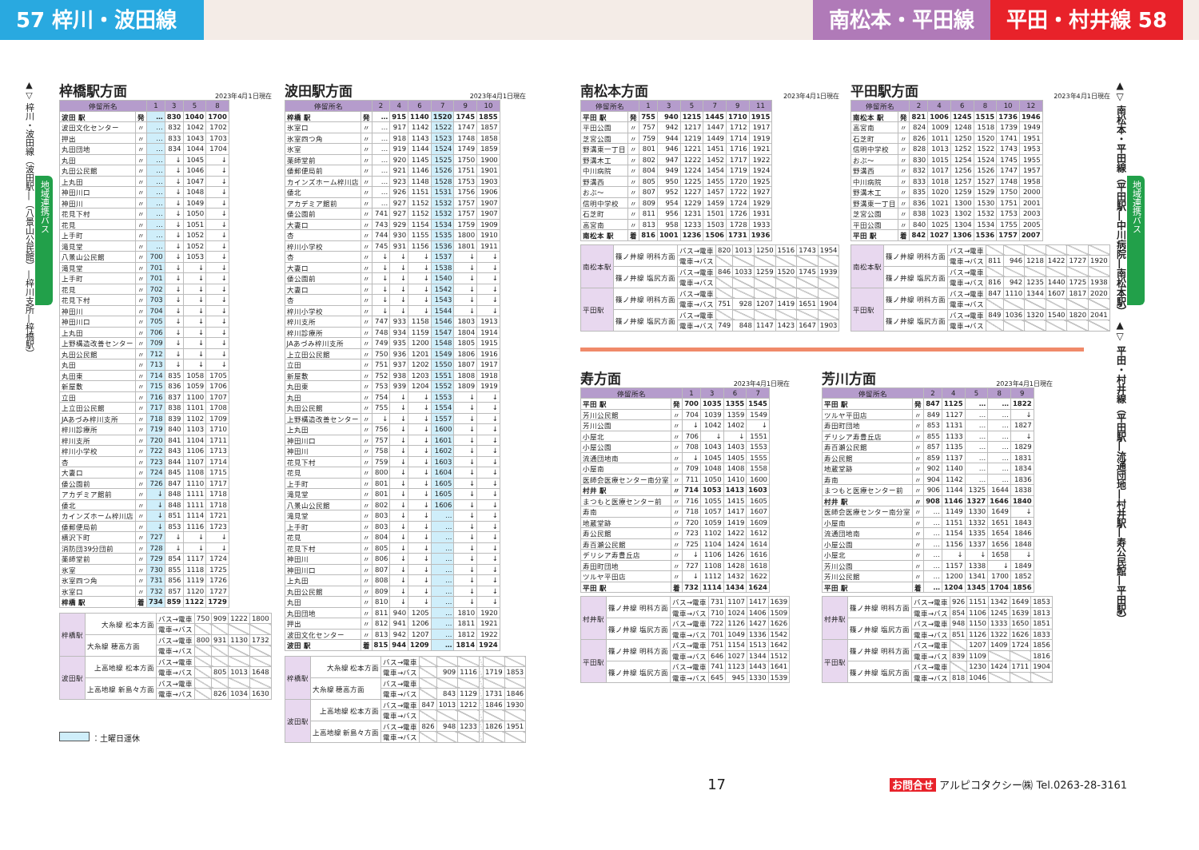57 梓川・波田線
南松本・平田線 平田・村井線 58
▲▽ 梓川・波田線（波田駅―（八景山公民館）―梓川支所―梓橋駅）
地域連携バス
梓橋駅方面 2023年4月1日現在
| 停留所名 | | 1 | 3 | 5 | 8 |
| --- | --- | --- | --- | --- | --- |
| 波田 駅 | 発 | … | 830 | 1040 | 1700 |
| 波田文化センター | 〃 | … | 832 | 1042 | 1702 |
| 押出 | 〃 | … | 833 | 1043 | 1703 |
| 丸田団地 | 〃 | … | 834 | 1044 | 1704 |
| 丸田 | 〃 | … | ↓ | 1045 | ↓ |
| 丸田公民館 | 〃 | … | ↓ | 1046 | ↓ |
| 上丸田 | 〃 | … | ↓ | 1047 | ↓ |
| 神田川口 | 〃 | … | ↓ | 1048 | ↓ |
| 神田川 | 〃 | … | ↓ | 1049 | ↓ |
| 花見下村 | 〃 | … | ↓ | 1050 | ↓ |
| 花見 | 〃 | … | ↓ | 1051 | ↓ |
| 上手町 | 〃 | … | ↓ | 1052 | ↓ |
| 滝見堂 | 〃 | … | ↓ | 1052 | ↓ |
| 八景山公民館 | 〃 | 700 | ↓ | 1053 | ↓ |
| 滝見堂 | 〃 | 701 | ↓ | ↓ | ↓ |
| 上手町 | 〃 | 701 | ↓ | ↓ | ↓ |
| 花見 | 〃 | 702 | ↓ | ↓ | ↓ |
| 花見下村 | 〃 | 703 | ↓ | ↓ | ↓ |
| 神田川 | 〃 | 704 | ↓ | ↓ | ↓ |
| 神田川口 | 〃 | 705 | ↓ | ↓ | ↓ |
| 上丸田 | 〃 | 706 | ↓ | ↓ | ↓ |
| 上野構造改善センター | 〃 | 709 | ↓ | ↓ | ↓ |
| 丸田公民館 | 〃 | 712 | ↓ | ↓ | ↓ |
| 丸田 | 〃 | 713 | ↓ | ↓ | ↓ |
| 丸田東 | 〃 | 714 | 835 | 1058 | 1705 |
| 新屋敷 | 〃 | 715 | 836 | 1059 | 1706 |
| 立田 | 〃 | 716 | 837 | 1100 | 1707 |
| 上立田公民館 | 〃 | 717 | 838 | 1101 | 1708 |
| JAあづみ梓川支所 | 〃 | 718 | 839 | 1102 | 1709 |
| 梓川診療所 | 〃 | 719 | 840 | 1103 | 1710 |
| 梓川支所 | 〃 | 720 | 841 | 1104 | 1711 |
| 梓川小学校 | 〃 | 722 | 843 | 1106 | 1713 |
| 杏 | 〃 | 723 | 844 | 1107 | 1714 |
| 大妻口 | 〃 | 724 | 845 | 1108 | 1715 |
| 倭公園前 | 〃 | 726 | 847 | 1110 | 1717 |
| アカデミア館前 | 〃 | ↓ | 848 | 1111 | 1718 |
| 倭北 | 〃 | ↓ | 848 | 1111 | 1718 |
| カインズホーム梓川店 | 〃 | ↓ | 851 | 1114 | 1721 |
| 倭郵便局前 | 〃 | ↓ | 853 | 1116 | 1723 |
| 横沢下町 | 〃 | 727 | ↓ | ↓ | ↓ |
| 消防団39分団前 | 〃 | 728 | ↓ | ↓ | ↓ |
| 薬師堂前 | 〃 | 729 | 854 | 1117 | 1724 |
| 氷室 | 〃 | 730 | 855 | 1118 | 1725 |
| 氷室四つ角 | 〃 | 731 | 856 | 1119 | 1726 |
| 氷室口 | 〃 | 732 | 857 | 1120 | 1727 |
| 梓橋 駅 | 着 | 734 | 859 | 1122 | 1729 |
| 梓橋駅 | 大糸線 松本方面 | バス→電車 | 750 | 909 | 1222 | 1800 |
| | | 電車→バス | | | | |
| | 大糸線 穂高方面 | バス→電車 | 800 | 931 | 1130 | 1732 |
| | | 電車→バス | | | | |
| 波田駅 | 上高地線 松本方面 | バス→電車 | | | | |
| | | 電車→バス | | 805 | 1013 | 1648 |
| | 上高地線 新島々方面 | バス→電車 | | | | |
| | | 電車→バス | | 826 | 1034 | 1630 |
：土曜日運休
波田駅方面 2023年4月1日現在
| 停留所名 | | 2 | 4 | 6 | 7 | 9 | 10 |
| --- | --- | --- | --- | --- | --- | --- | --- |
| 梓橋 駅 | 発 | … | 915 | 1140 | 1520 | 1745 | 1855 |
| 氷室口 | 〃 | … | 917 | 1142 | 1522 | 1747 | 1857 |
| 氷室四つ角 | 〃 | … | 918 | 1143 | 1523 | 1748 | 1858 |
| 氷室 | 〃 | … | 919 | 1144 | 1524 | 1749 | 1859 |
| 薬師堂前 | 〃 | … | 920 | 1145 | 1525 | 1750 | 1900 |
| 倭郵便局前 | 〃 | … | 921 | 1146 | 1526 | 1751 | 1901 |
| カインズホーム梓川店 | 〃 | … | 923 | 1148 | 1528 | 1753 | 1903 |
| 倭北 | 〃 | … | 926 | 1151 | 1531 | 1756 | 1906 |
| アカデミア館前 | 〃 | … | 927 | 1152 | 1532 | 1757 | 1907 |
| 倭公園前 | 〃 | 741 | 927 | 1152 | 1532 | 1757 | 1907 |
| 大妻口 | 〃 | 743 | 929 | 1154 | 1534 | 1759 | 1909 |
| 杏 | 〃 | 744 | 930 | 1155 | 1535 | 1800 | 1910 |
| 梓川小学校 | 〃 | 745 | 931 | 1156 | 1536 | 1801 | 1911 |
| 杏 | 〃 | ↓ | ↓ | ↓ | 1537 | ↓ | ↓ |
| 大妻口 | 〃 | ↓ | ↓ | ↓ | 1538 | ↓ | ↓ |
| 倭公園前 | 〃 | ↓ | ↓ | ↓ | 1540 | ↓ | ↓ |
| 大妻口 | 〃 | ↓ | ↓ | ↓ | 1542 | ↓ | ↓ |
| 杏 | 〃 | ↓ | ↓ | ↓ | 1543 | ↓ | ↓ |
| 梓川小学校 | 〃 | ↓ | ↓ | ↓ | 1544 | ↓ | ↓ |
| 梓川支所 | 〃 | 747 | 933 | 1158 | 1546 | 1803 | 1913 |
| 梓川診療所 | 〃 | 748 | 934 | 1159 | 1547 | 1804 | 1914 |
| JAあづみ梓川支所 | 〃 | 749 | 935 | 1200 | 1548 | 1805 | 1915 |
| 上立田公民館 | 〃 | 750 | 936 | 1201 | 1549 | 1806 | 1916 |
| 立田 | 〃 | 751 | 937 | 1202 | 1550 | 1807 | 1917 |
| 新屋敷 | 〃 | 752 | 938 | 1203 | 1551 | 1808 | 1918 |
| 丸田東 | 〃 | 753 | 939 | 1204 | 1552 | 1809 | 1919 |
| 丸田 | 〃 | 754 | ↓ | ↓ | 1553 | ↓ | ↓ |
| 丸田公民館 | 〃 | 755 | ↓ | ↓ | 1554 | ↓ | ↓ |
| 上野構造改善センター | 〃 | ↓ | ↓ | ↓ | 1557 | ↓ | ↓ |
| 上丸田 | 〃 | 756 | ↓ | ↓ | 1600 | ↓ | ↓ |
| 神田川口 | 〃 | 757 | ↓ | ↓ | 1601 | ↓ | ↓ |
| 神田川 | 〃 | 758 | ↓ | ↓ | 1602 | ↓ | ↓ |
| 花見下村 | 〃 | 759 | ↓ | ↓ | 1603 | ↓ | ↓ |
| 花見 | 〃 | 800 | ↓ | ↓ | 1604 | ↓ | ↓ |
| 上手町 | 〃 | 801 | ↓ | ↓ | 1605 | ↓ | ↓ |
| 滝見堂 | 〃 | 801 | ↓ | ↓ | 1605 | ↓ | ↓ |
| 八景山公民館 | 〃 | 802 | ↓ | ↓ | 1606 | ↓ | ↓ |
| 滝見堂 | 〃 | 803 | ↓ | ↓ | … | ↓ | ↓ |
| 上手町 | 〃 | 803 | ↓ | ↓ | … | ↓ | ↓ |
| 花見 | 〃 | 804 | ↓ | ↓ | … | ↓ | ↓ |
| 花見下村 | 〃 | 805 | ↓ | ↓ | … | ↓ | ↓ |
| 神田川 | 〃 | 806 | ↓ | ↓ | … | ↓ | ↓ |
| 神田川口 | 〃 | 807 | ↓ | ↓ | … | ↓ | ↓ |
| 上丸田 | 〃 | 808 | ↓ | ↓ | … | ↓ | ↓ |
| 丸田公民館 | 〃 | 809 | ↓ | ↓ | … | ↓ | ↓ |
| 丸田 | 〃 | 810 | ↓ | ↓ | … | ↓ | ↓ |
| 丸田団地 | 〃 | 811 | 940 | 1205 | … | 1810 | 1920 |
| 押出 | 〃 | 812 | 941 | 1206 | … | 1811 | 1921 |
| 波田文化センター | 〃 | 813 | 942 | 1207 | … | 1812 | 1922 |
| 波田 駅 | 着 | 815 | 944 | 1209 | … | 1814 | 1924 |
| 梓橋駅 | 大糸線 松本方面 | バス→電車 | | | | | | |
| | | 電車→バス | | 909 | 1116 | | 1719 | 1853 |
| | 大糸線 穂高方面 | バス→電車 | | | | | | |
| | | 電車→バス | | 843 | 1129 | | 1731 | 1846 |
| 波田駅 | 上高地線 松本方面 | バス→電車 | 847 | 1013 | 1212 | | 1846 | 1930 |
| | | 電車→バス | | | | | | |
| | 上高地線 新島々方面 | バス→電車 | 826 | 948 | 1233 | | 1826 | 1951 |
| | | 電車→バス | | | | | | |
南松本方面 2023年4月1日現在
| 停留所名 | | 1 | 3 | 5 | 7 | 9 | 11 |
| --- | --- | --- | --- | --- | --- | --- | --- |
| 平田 駅 | 発 | 755 | 940 | 1215 | 1445 | 1710 | 1915 |
| 平田公園 | 〃 | 757 | 942 | 1217 | 1447 | 1712 | 1917 |
| 芝宮公園 | 〃 | 759 | 944 | 1219 | 1449 | 1714 | 1919 |
| 野溝東一丁目 | 〃 | 801 | 946 | 1221 | 1451 | 1716 | 1921 |
| 野溝木工 | 〃 | 802 | 947 | 1222 | 1452 | 1717 | 1922 |
| 中川病院 | 〃 | 804 | 949 | 1224 | 1454 | 1719 | 1924 |
| 野溝西 | 〃 | 805 | 950 | 1225 | 1455 | 1720 | 1925 |
| おぶ～ | 〃 | 807 | 952 | 1227 | 1457 | 1722 | 1927 |
| 信明中学校 | 〃 | 809 | 954 | 1229 | 1459 | 1724 | 1929 |
| 石芝町 | 〃 | 811 | 956 | 1231 | 1501 | 1726 | 1931 |
| 高宮南 | 〃 | 813 | 958 | 1233 | 1503 | 1728 | 1933 |
| 南松本 駅 | 着 | 816 | 1001 | 1236 | 1506 | 1731 | 1936 |
| 南松本駅 | 篠ノ井線 明科方面 | バス→電車 | 820 | 1013 | 1250 | 1516 | 1743 | 1954 |
| | | 電車→バス | | | | | | |
| | 篠ノ井線 塩尻方面 | バス→電車 | 846 | 1033 | 1259 | 1520 | 1745 | 1939 |
| | | 電車→バス | | | | | | |
| 平田駅 | 篠ノ井線 明科方面 | バス→電車 | | | | | | |
| | | 電車→バス | 751 | 928 | 1207 | 1419 | 1651 | 1904 |
| | 篠ノ井線 塩尻方面 | バス→電車 | | | | | | |
| | | 電車→バス | 749 | 848 | 1147 | 1423 | 1647 | 1903 |
平田駅方面 2023年4月1日現在
| 停留所名 | | 2 | 4 | 6 | 8 | 10 | 12 |
| --- | --- | --- | --- | --- | --- | --- | --- |
| 南松本 駅 | 発 | 821 | 1006 | 1245 | 1515 | 1736 | 1946 |
| 高宮南 | 〃 | 824 | 1009 | 1248 | 1518 | 1739 | 1949 |
| 石芝町 | 〃 | 826 | 1011 | 1250 | 1520 | 1741 | 1951 |
| 信明中学校 | 〃 | 828 | 1013 | 1252 | 1522 | 1743 | 1953 |
| おぶ～ | 〃 | 830 | 1015 | 1254 | 1524 | 1745 | 1955 |
| 野溝西 | 〃 | 832 | 1017 | 1256 | 1526 | 1747 | 1957 |
| 中川病院 | 〃 | 833 | 1018 | 1257 | 1527 | 1748 | 1958 |
| 野溝木工 | 〃 | 835 | 1020 | 1259 | 1529 | 1750 | 2000 |
| 野溝東一丁目 | 〃 | 836 | 1021 | 1300 | 1530 | 1751 | 2001 |
| 芝宮公園 | 〃 | 838 | 1023 | 1302 | 1532 | 1753 | 2003 |
| 平田公園 | 〃 | 840 | 1025 | 1304 | 1534 | 1755 | 2005 |
| 平田 駅 | 着 | 842 | 1027 | 1306 | 1536 | 1757 | 2007 |
| 南松本駅 | 篠ノ井線 明科方面 | バス→電車 | | | | | | |
| | | 電車→バス | 811 | 946 | 1218 | 1422 | 1727 | 1920 |
| | 篠ノ井線 塩尻方面 | バス→電車 | | | | | | |
| | | 電車→バス | 816 | 942 | 1235 | 1440 | 1725 | 1938 |
| 平田駅 | 篠ノ井線 明科方面 | バス→電車 | 847 | 1110 | 1344 | 1607 | 1817 | 2020 |
| | | 電車→バス | | | | | | |
| | 篠ノ井線 塩尻方面 | バス→電車 | 849 | 1036 | 1320 | 1540 | 1820 | 2041 |
| | | 電車→バス | | | | | | |
寿方面 2023年4月1日現在
| 停留所名 | | 1 | 3 | 6 | 7 |
| --- | --- | --- | --- | --- | --- |
| 平田 駅 | 発 | 700 | 1035 | 1355 | 1545 |
| 芳川公民館 | 〃 | 704 | 1039 | 1359 | 1549 |
| 芳川公園 | 〃 | ↓ | 1042 | 1402 | ↓ |
| 小屋北 | 〃 | 706 | ↓ | ↓ | 1551 |
| 小屋公園 | 〃 | 708 | 1043 | 1403 | 1553 |
| 流通団地南 | 〃 | ↓ | 1045 | 1405 | 1555 |
| 小屋南 | 〃 | 709 | 1048 | 1408 | 1558 |
| 医師会医療センター南分室 | 〃 | 711 | 1050 | 1410 | 1600 |
| 村井 駅 | 〃 | 714 | 1053 | 1413 | 1603 |
| まつもと医療センター前 | 〃 | 716 | 1055 | 1415 | 1605 |
| 寿南 | 〃 | 718 | 1057 | 1417 | 1607 |
| 地蔵堂跡 | 〃 | 720 | 1059 | 1419 | 1609 |
| 寿公民館 | 〃 | 723 | 1102 | 1422 | 1612 |
| 寿百瀬公民館 | 〃 | 725 | 1104 | 1424 | 1614 |
| デリシア寿豊丘店 | 〃 | ↓ | 1106 | 1426 | 1616 |
| 寿田町団地 | 〃 | 727 | 1108 | 1428 | 1618 |
| ツルヤ平田店 | 〃 | ↓ | 1112 | 1432 | 1622 |
| 平田 駅 | 着 | 732 | 1114 | 1434 | 1624 |
| 村井駅 | 篠ノ井線 明科方面 | バス→電車 | 731 | 1107 | 1417 | 1639 |
| | | 電車→バス | 710 | 1024 | 1406 | 1509 |
| | 篠ノ井線 塩尻方面 | バス→電車 | 722 | 1126 | 1427 | 1626 |
| | | 電車→バス | 701 | 1049 | 1336 | 1542 |
| 平田駅 | 篠ノ井線 明科方面 | バス→電車 | 751 | 1154 | 1513 | 1642 |
| | | 電車→バス | 646 | 1027 | 1344 | 1512 |
| | 篠ノ井線 塩尻方面 | バス→電車 | 741 | 1123 | 1443 | 1641 |
| | | 電車→バス | 645 | 945 | 1330 | 1539 |
芳川方面 2023年4月1日現在
| 停留所名 | | 2 | 4 | 5 | 8 | 9 |
| --- | --- | --- | --- | --- | --- | --- |
| 平田 駅 | 発 | 847 | 1125 | … | … | 1822 |
| ツルヤ平田店 | 〃 | 849 | 1127 | … | … | ↓ |
| 寿田町団地 | 〃 | 853 | 1131 | … | … | 1827 |
| デリシア寿豊丘店 | 〃 | 855 | 1133 | … | … | ↓ |
| 寿百瀬公民館 | 〃 | 857 | 1135 | … | … | 1829 |
| 寿公民館 | 〃 | 859 | 1137 | … | … | 1831 |
| 地蔵堂跡 | 〃 | 902 | 1140 | … | … | 1834 |
| 寿南 | 〃 | 904 | 1142 | … | … | 1836 |
| まつもと医療センター前 | 〃 | 906 | 1144 | 1325 | 1644 | 1838 |
| 村井 駅 | 〃 | 908 | 1146 | 1327 | 1646 | 1840 |
| 医師会医療センター南分室 | 〃 | … | 1149 | 1330 | 1649 | ↓ |
| 小屋南 | 〃 | … | 1151 | 1332 | 1651 | 1843 |
| 流通団地南 | 〃 | … | 1154 | 1335 | 1654 | 1846 |
| 小屋公園 | 〃 | … | 1156 | 1337 | 1656 | 1848 |
| 小屋北 | 〃 | … | ↓ | ↓ | 1658 | ↓ |
| 芳川公園 | 〃 | … | 1157 | 1338 | ↓ | 1849 |
| 芳川公民館 | 〃 | … | 1200 | 1341 | 1700 | 1852 |
| 平田 駅 | 着 | … | 1204 | 1345 | 1704 | 1856 |
| 村井駅 | 篠ノ井線 明科方面 | バス→電車 | 926 | 1151 | 1342 | 1649 | 1853 |
| | | 電車→バス | 854 | 1106 | 1245 | 1639 | 1813 |
| | 篠ノ井線 塩尻方面 | バス→電車 | 948 | 1150 | 1333 | 1650 | 1851 |
| | | 電車→バス | 851 | 1126 | 1322 | 1626 | 1833 |
| 平田駅 | 篠ノ井線 明科方面 | バス→電車 | | 1207 | 1409 | 1724 | 1856 |
| | | 電車→バス | 839 | 1109 | | | 1816 |
| | 篠ノ井線 塩尻方面 | バス→電車 | | 1230 | 1424 | 1711 | 1904 |
| | | 電車→バス | 818 | 1046 | | | |
▲▽ 南松本・平田線（平田駅―中川病院―南松本駅） ▲▽ 平田・村井線（平田駅―流通団地―村井駅―寿公民館―平田駅）
地域連携バス
17 お問合せ アルピコタクシー㈱ Tel.0263-28-3161